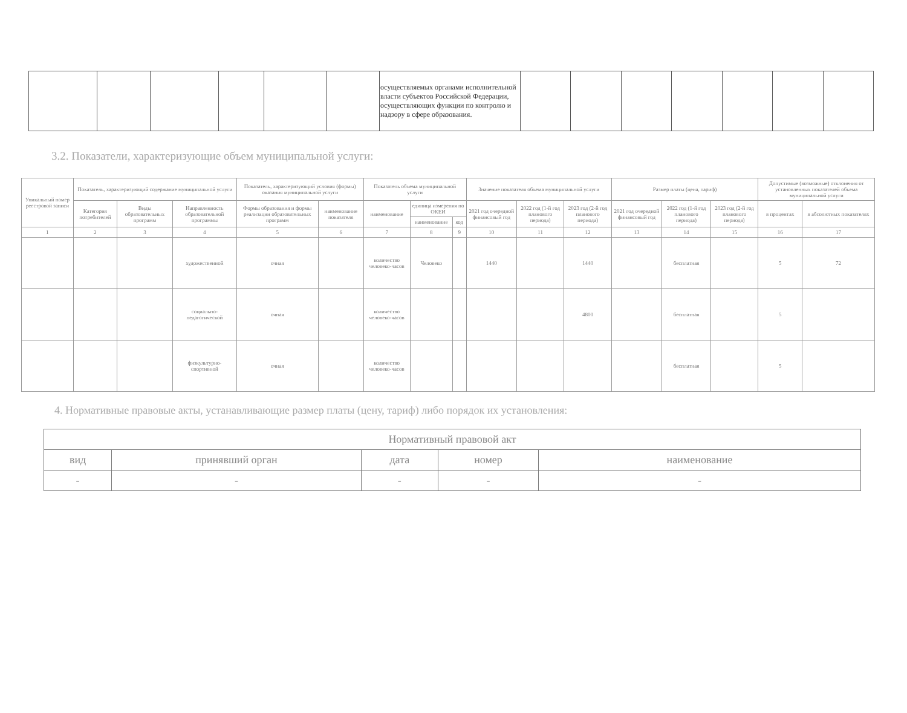| | | | | | | осуществляемых органами исполнительной власти субъектов Российской Федерации, осуществляющих функции по контролю и надзору в сфере образования. | | | | | | | |
3.2. Показатели, характеризующие объем муниципальной услуги:
| Уникальный номер реестровой записи | Показатель, характеризующий содержание муниципальной услуги | | | Показатель, характеризующий условия (формы) оказания муниципальной услуги | | Показатель объема муниципальной услуги | | | Значение показателя объема муниципальной услуги | | | Размер платы (цена, тариф) | | | Допустимые (возможные) отклонения от установленных показателей объема муниципальной услуги | |
| | Категория потребителей | Виды образовательных программ | Направленность образовательной программы | Формы образования и формы реализации образовательных программ | наименование показателя | наименование | единица измерения по ОКЕИ | | 2021 год очередной финансовый год | 2022 год (1-й год планового периода) | 2023 год (2-й год планового периода) | 2021 год очередной финансовый год | 2022 год (1-й год планового периода) | 2023 год (2-й год планового периода) | в процентах | в абсолютных показателях |
| | | | | | | | наименование | код | | | | | | | | |
| 1 | 2 | 3 | 4 | 5 | 6 | 7 | 8 | 9 | 10 | 11 | 12 | 13 | 14 | 15 | 16 | 17 |
| | | | художественной | очная | | количество человеко-часов | Человеко | | 1440 | | 1440 | | бесплатная | | 5 | 72 |
| | | | социально-педагогической | очная | | количество человеко-часов | | | | | 4800 | | бесплатная | | 5 | |
| | | | физкультурно-спортивной | очная | | количество человеко-часов | | | | | | | бесплатная | | 5 | |
4. Нормативные правовые акты, устанавливающие размер платы (цену, тариф) либо порядок их установления:
| Нормативный правовой акт | | | | |
| вид | принявший орган | дата | номер | наименование |
| - | - | - | - | - |